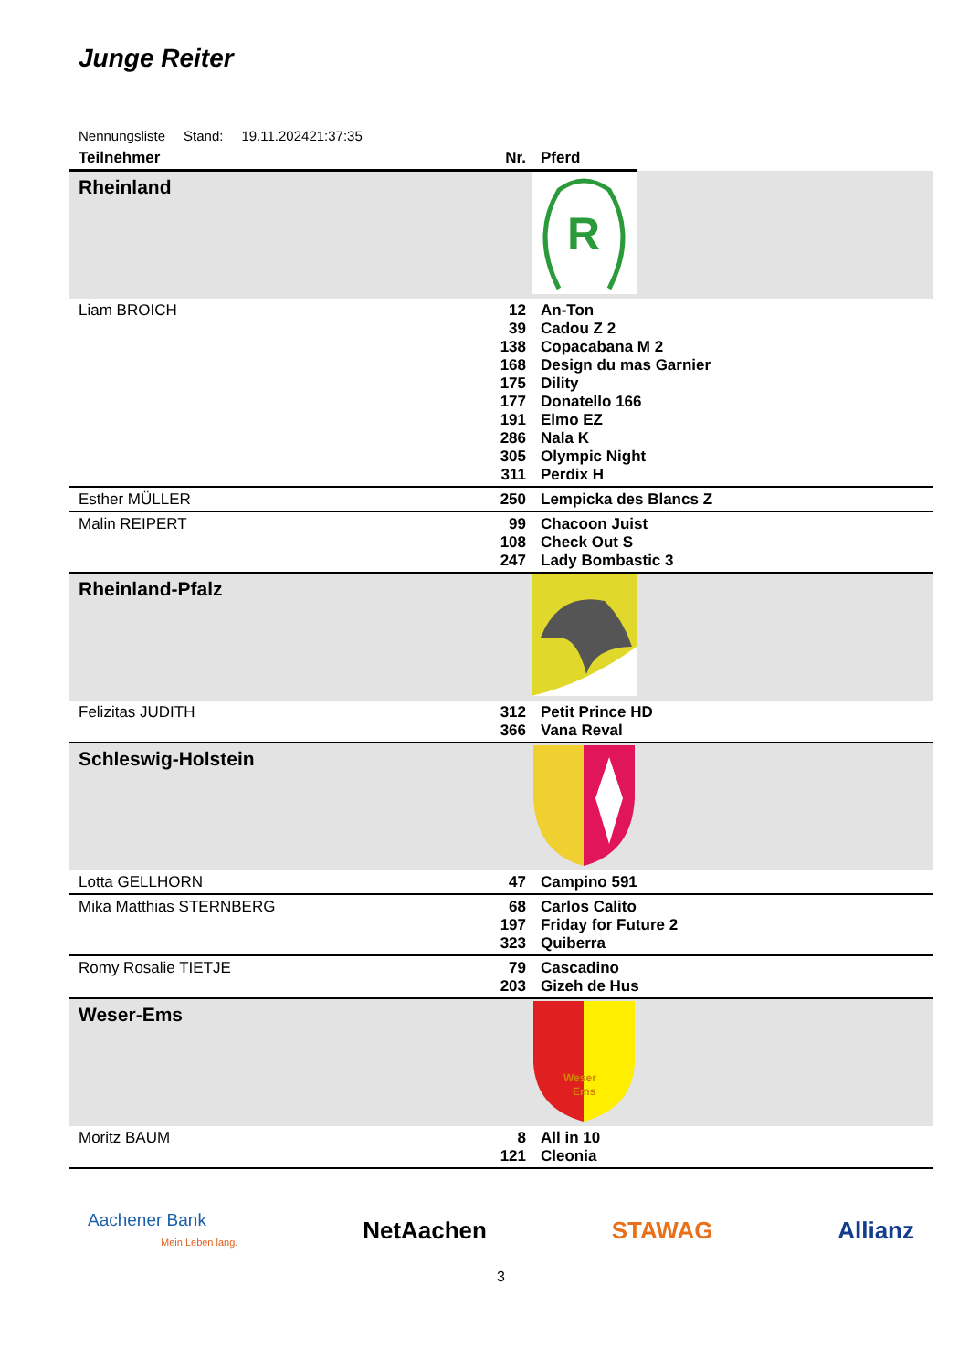Junge Reiter
Nennungsliste Stand: 19.11.202421:37:35
| Teilnehmer | Nr. | Pferd | | |
| --- | --- | --- | --- | --- |
| Rheinland | | | R | |
| Liam BROICH | 12 39 138 168 175 177 191 286 305 311 | An-Ton Cadou Z 2 Copacabana M 2 Design du mas Garnier Dility Donatello 166 Elmo EZ Nala K Olympic Night Perdix H | | |
| Esther MÜLLER | 250 | Lempicka des Blancs Z | | |
| Malin REIPERT | 99 108 247 | Chacoon Juist Check Out S Lady Bombastic 3 | | |
| Rheinland-Pfalz | | | | |
| Felizitas JUDITH | 312 366 | Petit Prince HD Vana Reval | | |
| Schleswig-Holstein | | | | |
| Lotta GELLHORN | 47 | Campino 591 | | |
| Mika Matthias STERNBERG | 68 197 323 | Carlos Calito Friday for Future 2 Quiberra | | |
| Romy Rosalie TIETJE | 79 203 | Cascadino Gizeh de Hus | | |
| Weser-Ems | | | Weser Ems | |
| Moritz BAUM | 8 121 | All in 10 Cleonia | | |
Aachener Bank
Mein Leben lang.
NetAachen STAWAG Allianz
3